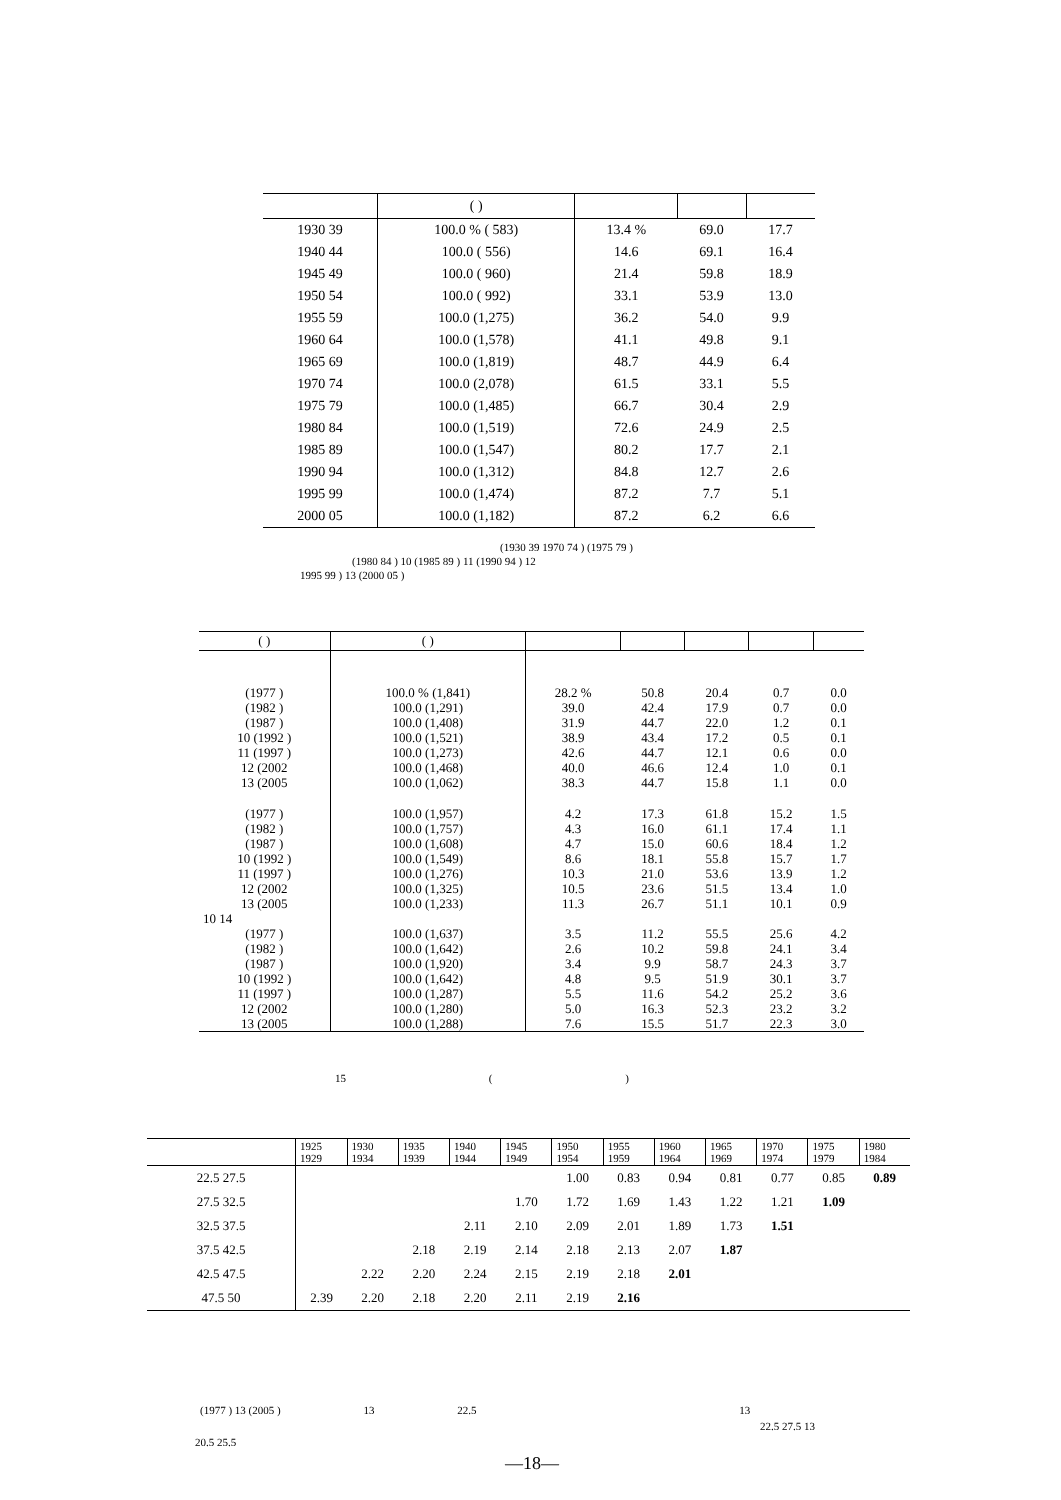| | ( ) | | | |
| --- | --- | --- | --- | --- |
| 1930 39 | 100.0 % ( 583) | 13.4 % | 69.0 | 17.7 |
| 1940 44 | 100.0 ( 556) | 14.6 | 69.1 | 16.4 |
| 1945 49 | 100.0 ( 960) | 21.4 | 59.8 | 18.9 |
| 1950 54 | 100.0 ( 992) | 33.1 | 53.9 | 13.0 |
| 1955 59 | 100.0 (1,275) | 36.2 | 54.0 | 9.9 |
| 1960 64 | 100.0 (1,578) | 41.1 | 49.8 | 9.1 |
| 1965 69 | 100.0 (1,819) | 48.7 | 44.9 | 6.4 |
| 1970 74 | 100.0 (2,078) | 61.5 | 33.1 | 5.5 |
| 1975 79 | 100.0 (1,485) | 66.7 | 30.4 | 2.9 |
| 1980 84 | 100.0 (1,519) | 72.6 | 24.9 | 2.5 |
| 1985 89 | 100.0 (1,547) | 80.2 | 17.7 | 2.1 |
| 1990 94 | 100.0 (1,312) | 84.8 | 12.7 | 2.6 |
| 1995 99 | 100.0 (1,474) | 87.2 | 7.7 | 5.1 |
| 2000 05 | 100.0 (1,182) | 87.2 | 6.2 | 6.6 |
(1930 39 1970 74 ) (1975 79 )
(1980 84 ) 10 (1985 89 ) 11 (1990 94 ) 12
1995 99 ) 13 (2000 05 )
| ( ) | ( ) | | | | | |
| --- | --- | --- | --- | --- | --- | --- |
| (1977 ) | 100.0 % (1,841) | 28.2 % | 50.8 | 20.4 | 0.7 | 0.0 |
| (1982 ) | 100.0 (1,291) | 39.0 | 42.4 | 17.9 | 0.7 | 0.0 |
| (1987 ) | 100.0 (1,408) | 31.9 | 44.7 | 22.0 | 1.2 | 0.1 |
| 10 (1992 ) | 100.0 (1,521) | 38.9 | 43.4 | 17.2 | 0.5 | 0.1 |
| 11 (1997 ) | 100.0 (1,273) | 42.6 | 44.7 | 12.1 | 0.6 | 0.0 |
| 12 (2002 | 100.0 (1,468) | 40.0 | 46.6 | 12.4 | 1.0 | 0.1 |
| 13 (2005 | 100.0 (1,062) | 38.3 | 44.7 | 15.8 | 1.1 | 0.0 |
| (1977 ) | 100.0 (1,957) | 4.2 | 17.3 | 61.8 | 15.2 | 1.5 |
| (1982 ) | 100.0 (1,757) | 4.3 | 16.0 | 61.1 | 17.4 | 1.1 |
| (1987 ) | 100.0 (1,608) | 4.7 | 15.0 | 60.6 | 18.4 | 1.2 |
| 10 (1992 ) | 100.0 (1,549) | 8.6 | 18.1 | 55.8 | 15.7 | 1.7 |
| 11 (1997 ) | 100.0 (1,276) | 10.3 | 21.0 | 53.6 | 13.9 | 1.2 |
| 12 (2002 | 100.0 (1,325) | 10.5 | 23.6 | 51.5 | 13.4 | 1.0 |
| 13 (2005 | 100.0 (1,233) | 11.3 | 26.7 | 51.1 | 10.1 | 0.9 |
| 10 14 | | | | | | |
| (1977 ) | 100.0 (1,637) | 3.5 | 11.2 | 55.5 | 25.6 | 4.2 |
| (1982 ) | 100.0 (1,642) | 2.6 | 10.2 | 59.8 | 24.1 | 3.4 |
| (1987 ) | 100.0 (1,920) | 3.4 | 9.9 | 58.7 | 24.3 | 3.7 |
| 10 (1992 ) | 100.0 (1,642) | 4.8 | 9.5 | 51.9 | 30.1 | 3.7 |
| 11 (1997 ) | 100.0 (1,287) | 5.5 | 11.6 | 54.2 | 25.2 | 3.6 |
| 12 (2002 | 100.0 (1,280) | 5.0 | 16.3 | 52.3 | 23.2 | 3.2 |
| 13 (2005 | 100.0 (1,288) | 7.6 | 15.5 | 51.7 | 22.3 | 3.0 |
15 ( )
| | 1925 1929 | 1930 1934 | 1935 1939 | 1940 1944 | 1945 1949 | 1950 1954 | 1955 1959 | 1960 1964 | 1965 1969 | 1970 1974 | 1975 1979 | 1980 1984 |
| --- | --- | --- | --- | --- | --- | --- | --- | --- | --- | --- | --- | --- |
| 22.5 27.5 | | | | | | 1.00 | 0.83 | 0.94 | 0.81 | 0.77 | 0.85 | 0.89 |
| 27.5 32.5 | | | | | 1.70 | 1.72 | 1.69 | 1.43 | 1.22 | 1.21 | 1.09 | |
| 32.5 37.5 | | | | 2.11 | 2.10 | 2.09 | 2.01 | 1.89 | 1.73 | 1.51 | | |
| 37.5 42.5 | | | 2.18 | 2.19 | 2.14 | 2.18 | 2.13 | 2.07 | 1.87 | | | |
| 42.5 47.5 | | 2.22 | 2.20 | 2.24 | 2.15 | 2.19 | 2.18 | 2.01 | | | | |
| 47.5 50 | 2.39 | 2.20 | 2.18 | 2.20 | 2.11 | 2.19 | 2.16 | | | | | |
(1977 ) 13 (2005 ) 13 22.5 13
22.5 27.5 13
20.5 25.5
—18—